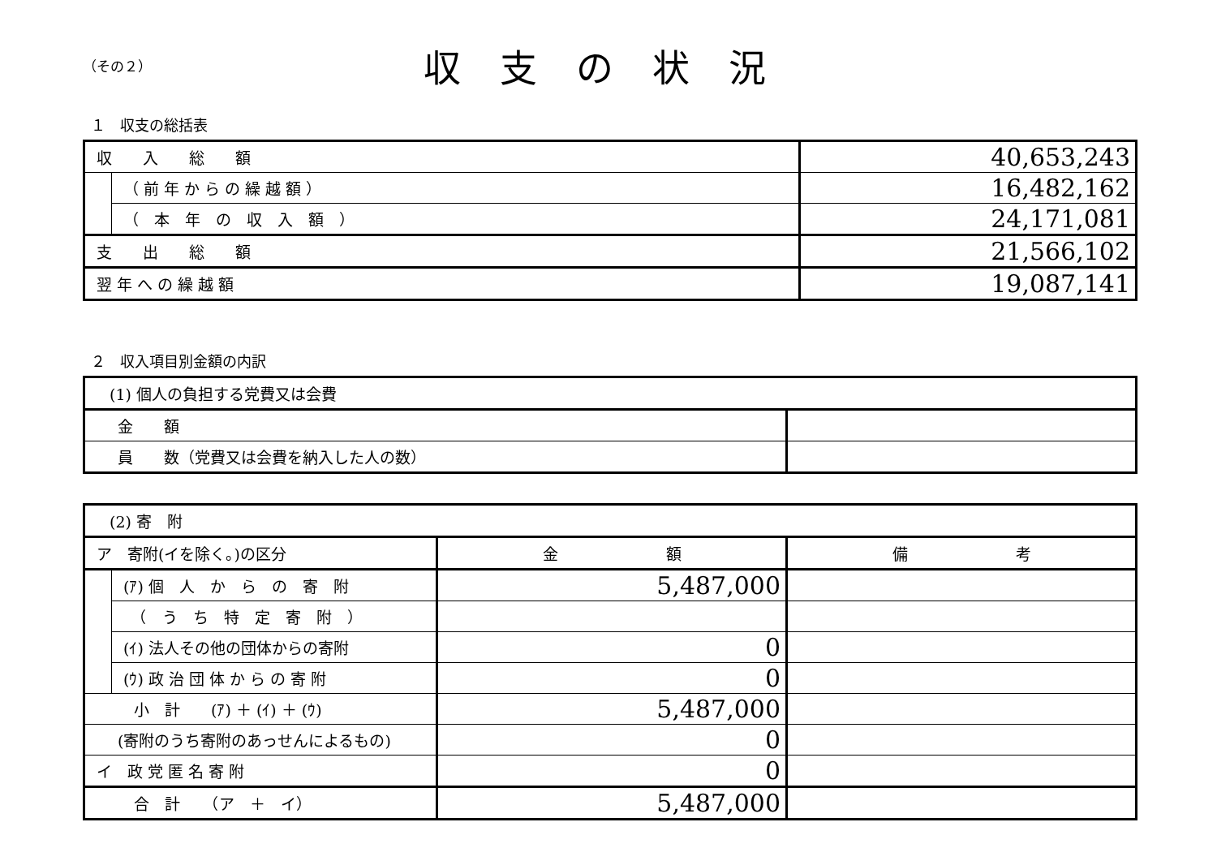（その２）
収支の状況
１　収支の総括表
| 収 入 総 額 | | 40,653,243 |
| | （ 前 年 か ら の 繰 越 額 ） | 16,482,162 |
| | （ 本 年 の 収 入 額 ） | 24,171,081 |
| 支 出 総 額 | | 21,566,102 |
| 翌 年 へ の 繰 越 額 | | 19,087,141 |
２　収入項目別金額の内訳
| (1) 個人の負担する党費又は会費 | |
| 金 額 | |
| 員 数（党費又は会費を納入した人の数） | |
| (2) 寄 附 | | | |
| ア 寄附(イを除く。)の区分 | | 金 額 | 備 考 |
| | (ｱ) 個 人 か ら の 寄 附 | 5,487,000 | |
| | （ う ち 特 定 寄 附 ） | | |
| | (ｲ) 法人その他の団体からの寄附 | 0 | |
| | (ｳ) 政 治 団 体 か ら の 寄 附 | 0 | |
| 小 計 (ｱ) ＋ (ｲ) ＋ (ｳ) | | 5,487,000 | |
| (寄附のうち寄附のあっせんによるもの) | | 0 | |
| イ 政 党 匿 名 寄 附 | | 0 | |
| 合 計 （ア ＋ イ） | | 5,487,000 | |